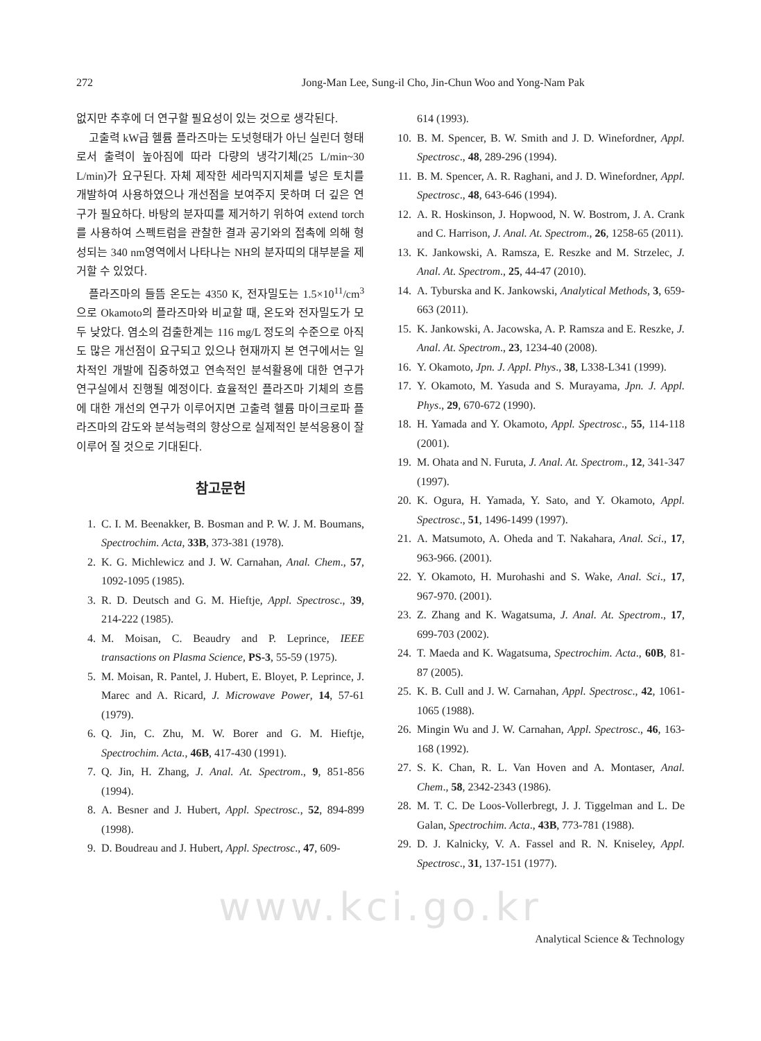272 Jong-Man Lee, Sung-il Cho, Jin-Chun Woo and Yong-Nam Pak
없지만 추후에 더 연구할 필요성이 있는 것으로 생각된다.
고출력 kW급 헬륨 플라즈마는 도넛형태가 아닌 실린더 형태로서 출력이 높아짐에 따라 다량의 냉각기체(25 L/min~30 L/min)가 요구된다. 자체 제작한 세라믹지지체를 넣은 토치를 개발하여 사용하였으나 개선점을 보여주지 못하며 더 깊은 연구가 필요하다. 바탕의 분자띠를 제거하기 위하여 extend torch를 사용하여 스펙트럼을 관찰한 결과 공기와의 접촉에 의해 형성되는 340 nm영역에서 나타나는 NH의 분자띠의 대부분을 제거할 수 있었다.
플라즈마의 들뜸 온도는 4350 K, 전자밀도는 1.5×10<sup>11</sup>/cm<sup>3</sup>으로 Okamoto의 플라즈마와 비교할 때, 온도와 전자밀도가 모두 낮았다. 염소의 검출한계는 116 mg/L 정도의 수준으로 아직도 많은 개선점이 요구되고 있으나 현재까지 본 연구에서는 일차적인 개발에 집중하였고 연속적인 분석활용에 대한 연구가 연구실에서 진행될 예정이다. 효율적인 플라즈마 기체의 흐름에 대한 개선의 연구가 이루어지면 고출력 헬륨 마이크로파 플라즈마의 감도와 분석능력의 향상으로 실제적인 분석응용이 잘 이루어 질 것으로 기대된다.
참고문헌
1. C. I. M. Beenakker, B. Bosman and P. W. J. M. Boumans, Spectrochim. Acta, 33B, 373-381 (1978).
2. K. G. Michlewicz and J. W. Carnahan, Anal. Chem., 57, 1092-1095 (1985).
3. R. D. Deutsch and G. M. Hieftje, Appl. Spectrosc., 39, 214-222 (1985).
4. M. Moisan, C. Beaudry and P. Leprince, IEEE transactions on Plasma Science, PS-3, 55-59 (1975).
5. M. Moisan, R. Pantel, J. Hubert, E. Bloyet, P. Leprince, J. Marec and A. Ricard, J. Microwave Power, 14, 57-61 (1979).
6. Q. Jin, C. Zhu, M. W. Borer and G. M. Hieftje, Spectrochim. Acta., 46B, 417-430 (1991).
7. Q. Jin, H. Zhang, J. Anal. At. Spectrom., 9, 851-856 (1994).
8. A. Besner and J. Hubert, Appl. Spectrosc., 52, 894-899 (1998).
9. D. Boudreau and J. Hubert, Appl. Spectrosc., 47, 609-
614 (1993).
10. B. M. Spencer, B. W. Smith and J. D. Winefordner, Appl. Spectrosc., 48, 289-296 (1994).
11. B. M. Spencer, A. R. Raghani, and J. D. Winefordner, Appl. Spectrosc., 48, 643-646 (1994).
12. A. R. Hoskinson, J. Hopwood, N. W. Bostrom, J. A. Crank and C. Harrison, J. Anal. At. Spectrom., 26, 1258-65 (2011).
13. K. Jankowski, A. Ramsza, E. Reszke and M. Strzelec, J. Anal. At. Spectrom., 25, 44-47 (2010).
14. A. Tyburska and K. Jankowski, Analytical Methods, 3, 659-663 (2011).
15. K. Jankowski, A. Jacowska, A. P. Ramsza and E. Reszke, J. Anal. At. Spectrom., 23, 1234-40 (2008).
16. Y. Okamoto, Jpn. J. Appl. Phys., 38, L338-L341 (1999).
17. Y. Okamoto, M. Yasuda and S. Murayama, Jpn. J. Appl. Phys., 29, 670-672 (1990).
18. H. Yamada and Y. Okamoto, Appl. Spectrosc., 55, 114-118 (2001).
19. M. Ohata and N. Furuta, J. Anal. At. Spectrom., 12, 341-347 (1997).
20. K. Ogura, H. Yamada, Y. Sato, and Y. Okamoto, Appl. Spectrosc., 51, 1496-1499 (1997).
21. A. Matsumoto, A. Oheda and T. Nakahara, Anal. Sci., 17, 963-966. (2001).
22. Y. Okamoto, H. Murohashi and S. Wake, Anal. Sci., 17, 967-970. (2001).
23. Z. Zhang and K. Wagatsuma, J. Anal. At. Spectrom., 17, 699-703 (2002).
24. T. Maeda and K. Wagatsuma, Spectrochim. Acta., 60B, 81-87 (2005).
25. K. B. Cull and J. W. Carnahan, Appl. Spectrosc., 42, 1061-1065 (1988).
26. Mingin Wu and J. W. Carnahan, Appl. Spectrosc., 46, 163-168 (1992).
27. S. K. Chan, R. L. Van Hoven and A. Montaser, Anal. Chem., 58, 2342-2343 (1986).
28. M. T. C. De Loos-Vollerbregt, J. J. Tiggelman and L. De Galan, Spectrochim. Acta., 43B, 773-781 (1988).
29. D. J. Kalnicky, V. A. Fassel and R. N. Kniseley, Appl. Spectrosc., 31, 137-151 (1977).
www.kci.go.kr
Analytical Science & Technology